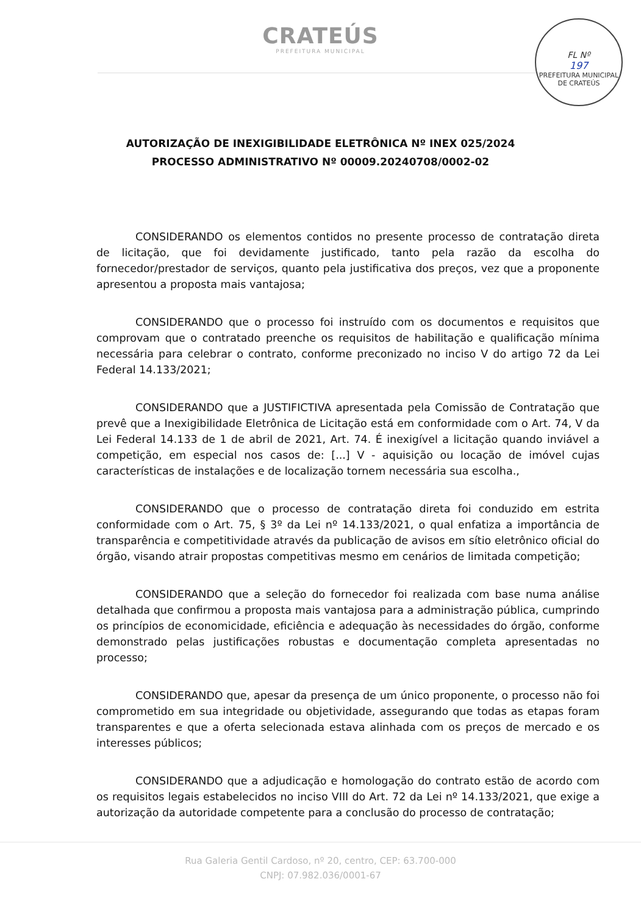CRATEÚS
PREFEITURA MUNICIPAL
FL Nº
197
PREFEITURA MUNICIPAL DE CRATEÚS
AUTORIZAÇÃO DE INEXIGIBILIDADE ELETRÔNICA Nº INEX 025/2024
PROCESSO ADMINISTRATIVO Nº 00009.20240708/0002-02
CONSIDERANDO os elementos contidos no presente processo de contratação direta de licitação, que foi devidamente justificado, tanto pela razão da escolha do fornecedor/prestador de serviços, quanto pela justificativa dos preços, vez que a proponente apresentou a proposta mais vantajosa;
CONSIDERANDO que o processo foi instruído com os documentos e requisitos que comprovam que o contratado preenche os requisitos de habilitação e qualificação mínima necessária para celebrar o contrato, conforme preconizado no inciso V do artigo 72 da Lei Federal 14.133/2021;
CONSIDERANDO que a JUSTIFICTIVA apresentada pela Comissão de Contratação que prevê que a Inexigibilidade Eletrônica de Licitação está em conformidade com o Art. 74, V da Lei Federal 14.133 de 1 de abril de 2021, Art. 74. É inexigível a licitação quando inviável a competição, em especial nos casos de: [...] V - aquisição ou locação de imóvel cujas características de instalações e de localização tornem necessária sua escolha.,
CONSIDERANDO que o processo de contratação direta foi conduzido em estrita conformidade com o Art. 75, § 3º da Lei nº 14.133/2021, o qual enfatiza a importância de transparência e competitividade através da publicação de avisos em sítio eletrônico oficial do órgão, visando atrair propostas competitivas mesmo em cenários de limitada competição;
CONSIDERANDO que a seleção do fornecedor foi realizada com base numa análise detalhada que confirmou a proposta mais vantajosa para a administração pública, cumprindo os princípios de economicidade, eficiência e adequação às necessidades do órgão, conforme demonstrado pelas justificações robustas e documentação completa apresentadas no processo;
CONSIDERANDO que, apesar da presença de um único proponente, o processo não foi comprometido em sua integridade ou objetividade, assegurando que todas as etapas foram transparentes e que a oferta selecionada estava alinhada com os preços de mercado e os interesses públicos;
CONSIDERANDO que a adjudicação e homologação do contrato estão de acordo com os requisitos legais estabelecidos no inciso VIII do Art. 72 da Lei nº 14.133/2021, que exige a autorização da autoridade competente para a conclusão do processo de contratação;
Rua Galeria Gentil Cardoso, nº 20, centro, CEP: 63.700-000
CNPJ: 07.982.036/0001-67